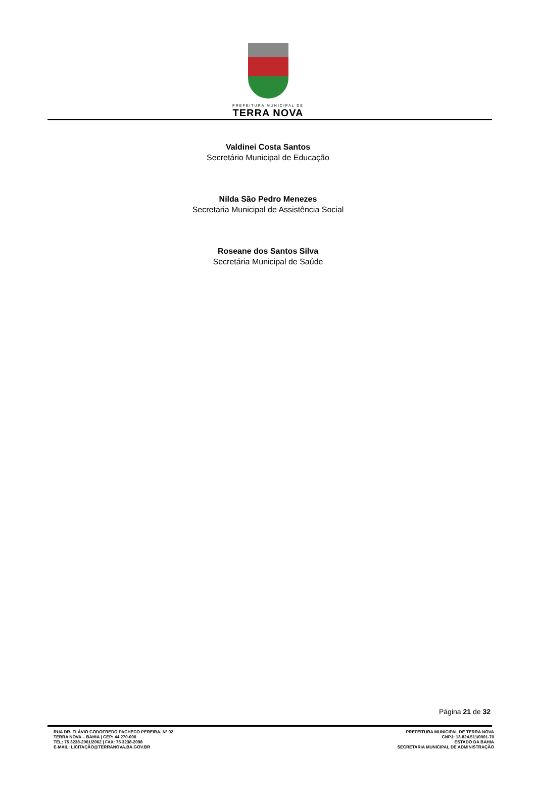PREFEITURA MUNICIPAL DE
TERRA NOVA
Valdinei Costa Santos
Secretário Municipal de Educação
Nilda São Pedro Menezes
Secretaria Municipal de Assistência Social
Roseane dos Santos Silva
Secretária Municipal de Saúde
Página 21 de 32
RUA DR. FLÁVIO GODOFREDO PACHECO PEREIRA, Nº 02
TERRA NOVA – BAHIA | CEP: 44.270-000
TEL: 75 3238-2061/2062 | FAX: 75 3238-2098
E-MAIL: LICITAÇÃO@TERRANOVA.BA.GOV.BR
PREFEITURA MUNICIPAL DE TERRA NOVA
CNPJ: 13.824.511/0001-70
ESTADO DA BAHIA
SECRETARIA MUNICIPAL DE ADMINISTRAÇÃO